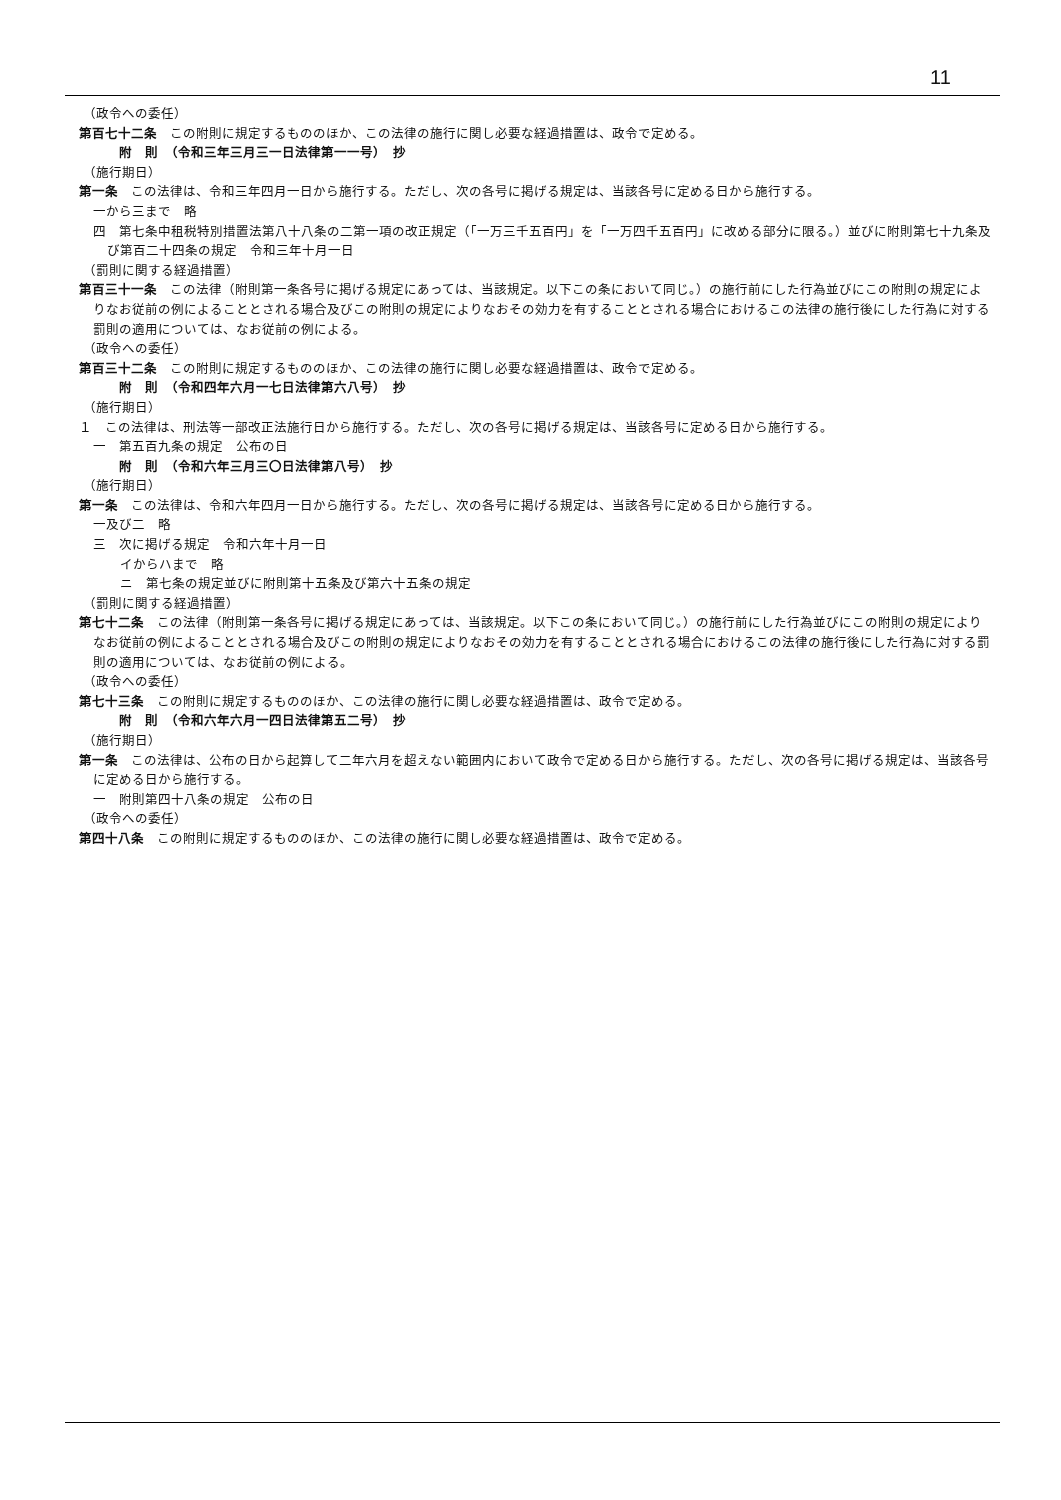11
（政令への委任）
第百七十二条　この附則に規定するもののほか、この法律の施行に関し必要な経過措置は、政令で定める。
附　則　（令和三年三月三一日法律第一一号）　抄
（施行期日）
第一条　この法律は、令和三年四月一日から施行する。ただし、次の各号に掲げる規定は、当該各号に定める日から施行する。
一から三まで　略
四　第七条中租税特別措置法第八十八条の二第一項の改正規定（「一万三千五百円」を「一万四千五百円」に改める部分に限る。）並びに附則第七十九条及び第百二十四条の規定　令和三年十月一日
（罰則に関する経過措置）
第百三十一条　この法律（附則第一条各号に掲げる規定にあっては、当該規定。以下この条において同じ。）の施行前にした行為並びにこの附則の規定によりなお従前の例によることとされる場合及びこの附則の規定によりなおその効力を有することとされる場合におけるこの法律の施行後にした行為に対する罰則の適用については、なお従前の例による。
（政令への委任）
第百三十二条　この附則に規定するもののほか、この法律の施行に関し必要な経過措置は、政令で定める。
附　則　（令和四年六月一七日法律第六八号）　抄
（施行期日）
１　この法律は、刑法等一部改正法施行日から施行する。ただし、次の各号に掲げる規定は、当該各号に定める日から施行する。
一　第五百九条の規定　公布の日
附　則　（令和六年三月三〇日法律第八号）　抄
（施行期日）
第一条　この法律は、令和六年四月一日から施行する。ただし、次の各号に掲げる規定は、当該各号に定める日から施行する。
一及び二　略
三　次に掲げる規定　令和六年十月一日
　イからハまで　略
　ニ　第七条の規定並びに附則第十五条及び第六十五条の規定
（罰則に関する経過措置）
第七十二条　この法律（附則第一条各号に掲げる規定にあっては、当該規定。以下この条において同じ。）の施行前にした行為並びにこの附則の規定によりなお従前の例によることとされる場合及びこの附則の規定によりなおその効力を有することとされる場合におけるこの法律の施行後にした行為に対する罰則の適用については、なお従前の例による。
（政令への委任）
第七十三条　この附則に規定するもののほか、この法律の施行に関し必要な経過措置は、政令で定める。
附　則　（令和六年六月一四日法律第五二号）　抄
（施行期日）
第一条　この法律は、公布の日から起算して二年六月を超えない範囲内において政令で定める日から施行する。ただし、次の各号に掲げる規定は、当該各号に定める日から施行する。
一　附則第四十八条の規定　公布の日
（政令への委任）
第四十八条　この附則に規定するもののほか、この法律の施行に関し必要な経過措置は、政令で定める。